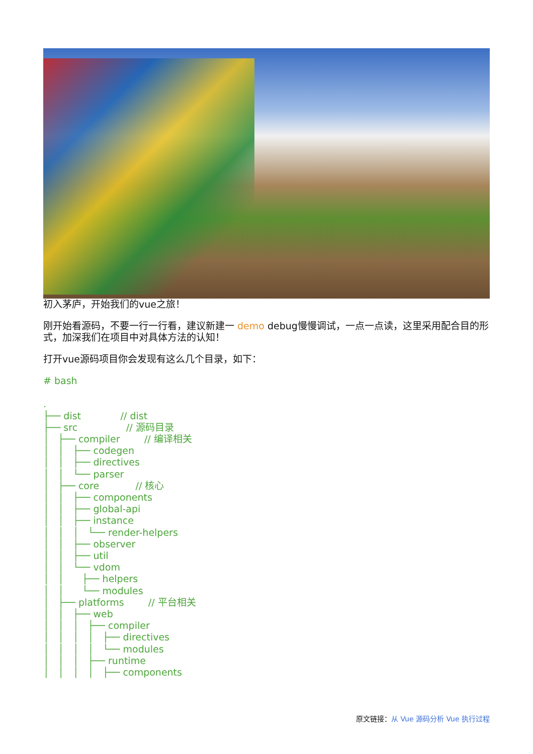初入茅庐，开始我们的vue之旅！
刚开始看源码，不要一行一行看，建议新建一 demo debug慢慢调试，一点一点读，这里采用配合目的形式，加深我们在项目中对具体方法的认知！
打开vue源码项目你会发现有这么几个目录，如下：
# bash

.
├── dist             // dist
├── src                // 源码目录
│   ├── compiler        // 编译相关
│   │   ├── codegen
│   │   ├── directives
│   │   └── parser
│   ├── core            // 核心
│   │   ├── components
│   │   ├── global-api
│   │   ├── instance
│   │   │   └── render-helpers
│   │   ├── observer
│   │   ├── util
│   │   └── vdom
│   │      ├── helpers
│   │      └── modules
│   ├── platforms        // 平台相关
│   │   ├── web
│   │   │   ├── compiler
│   │   │   │   ├── directives
│   │   │   │   └── modules
│   │   │   ├── runtime
│   │   │   │   ├── components
原文链接：从 Vue 源码分析 Vue 执行过程